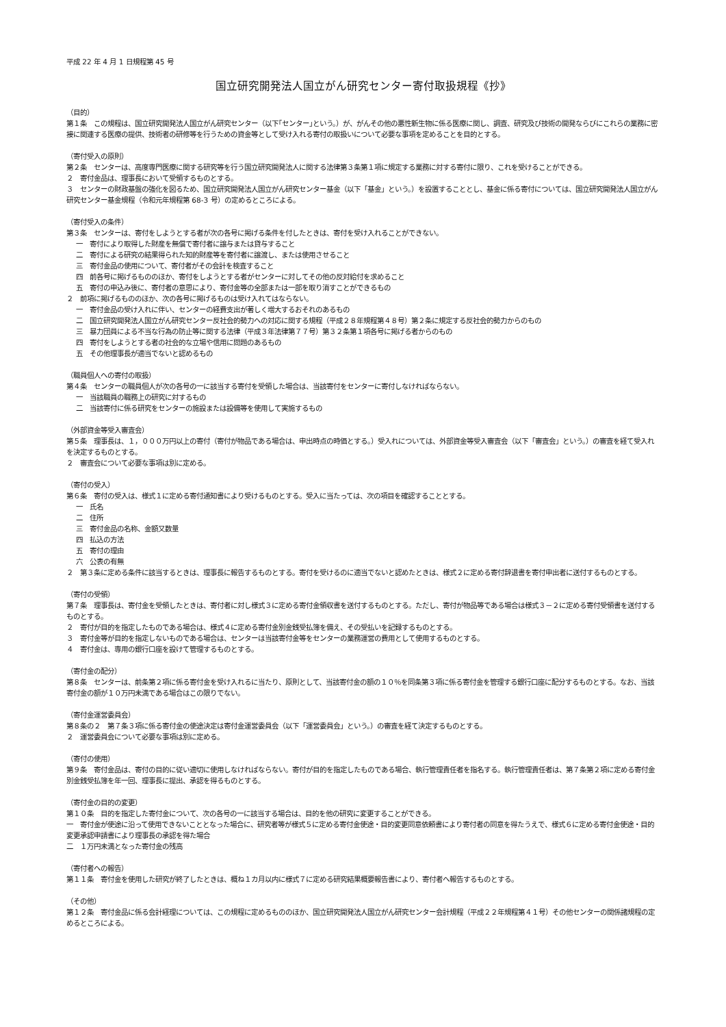平成 22 年 4 月 1 日規程第 45 号
国立研究開発法人国立がん研究センター寄付取扱規程《抄》
（目的）
第１条　この規程は、国立研究開発法人国立がん研究センター（以下｢センター｣という。）が、がんその他の悪性新生物に係る医療に関し、調査、研究及び技術の開発ならびにこれらの業務に密接に関連する医療の提供、技術者の研修等を行うための資金等として受け入れる寄付の取扱いについて必要な事項を定めることを目的とする。
（寄付受入の原則）
第２条　センターは、高度専門医療に関する研究等を行う国立研究開発法人に関する法律第３条第１項に規定する業務に対する寄付に限り、これを受けることができる。
２　寄付金品は、理事長において受領するものとする。
３　センターの財政基盤の強化を図るため、国立研究開発法人国立がん研究センター基金（以下「基金」という。）を設置することとし、基金に係る寄付については、国立研究開発法人国立がん研究センター基金規程（令和元年規程第 68-3 号）の定めるところによる。
（寄付受入の条件）
第３条　センターは、寄付をしようとする者が次の各号に掲げる条件を付したときは、寄付を受け入れることができない。
一　寄付により取得した財産を無償で寄付者に譲与または貸与すること
二　寄付による研究の結果得られた知的財産等を寄付者に譲渡し、または使用させること
三　寄付金品の使用について、寄付者がその会計を検査すること
四　前各号に掲げるもののほか、寄付をしようとする者がセンターに対してその他の反対給付を求めること
五　寄付の申込み後に、寄付者の意思により、寄付金等の全部または一部を取り消すことができるもの
２　前項に掲げるもののほか、次の各号に掲げるものは受け入れてはならない。
一　寄付金品の受け入れに伴い、センターの経費支出が著しく増大するおそれのあるもの
二　国立研究開発法人国立がん研究センター反社会的勢力への対応に関する規程（平成２８年規程第４８号）第２条に規定する反社会的勢力からのもの
三　暴力団員による不当な行為の防止等に関する法律（平成３年法律第７７号）第３２条第１項各号に掲げる者からのもの
四　寄付をしようとする者の社会的な立場や信用に問題のあるもの
五　その他理事長が適当でないと認めるもの
（職員個人への寄付の取扱）
第４条　センターの職員個人が次の各号の一に該当する寄付を受領した場合は、当該寄付をセンターに寄付しなければならない。
一　当該職員の職務上の研究に対するもの
二　当該寄付に係る研究をセンターの施設または設備等を使用して実施するもの
（外部資金等受入審査会）
第５条　理事長は、１，０００万円以上の寄付（寄付が物品である場合は、申出時点の時価とする。）受入れについては、外部資金等受入審査会（以下「審査会」という。）の審査を経て受入れを決定するものとする。
２　審査会について必要な事項は別に定める。
（寄付の受入）
第６条　寄付の受入は、様式１に定める寄付通知書により受けるものとする。受入に当たっては、次の項目を確認することとする。
一　氏名
二　住所
三　寄付金品の名称、金額又数量
四　払込の方法
五　寄付の理由
六　公表の有無
２　第３条に定める条件に該当するときは、理事長に報告するものとする。寄付を受けるのに適当でないと認めたときは、様式２に定める寄付辞退書を寄付申出者に送付するものとする。
（寄付の受領）
第７条　理事長は、寄付金を受領したときは、寄付者に対し様式３に定める寄付金領収書を送付するものとする。ただし、寄付が物品等である場合は様式３－２に定める寄付受領書を送付するものとする。
２　寄付が目的を指定したものである場合は、様式４に定める寄付金別金銭受払簿を備え、その受払いを記録するものとする。
３　寄付金等が目的を指定しないものである場合は、センターは当該寄付金等をセンターの業務運営の費用として使用するものとする。
４　寄付金は、専用の銀行口座を設けて管理するものとする。
（寄付金の配分）
第８条　センターは、前条第２項に係る寄付金を受け入れるに当たり、原則として、当該寄付金の額の１０％を同条第３項に係る寄付金を管理する銀行口座に配分するものとする。なお、当該寄付金の額が１０万円未満である場合はこの限りでない。
（寄付金運営委員会）
第８条の２　第７条３項に係る寄付金の使途決定は寄付金運営委員会（以下「運営委員会」という。）の審査を経て決定するものとする。
２　運営委員会について必要な事項は別に定める。
（寄付の使用）
第９条　寄付金品は、寄付の目的に従い適切に使用しなければならない。寄付が目的を指定したものである場合、執行管理責任者を指名する。執行管理責任者は、第７条第２項に定める寄付金別金銭受払簿を年一回、理事長に提出、承認を得るものとする。
（寄付金の目的の変更）
第１０条　目的を指定した寄付金について、次の各号の一に該当する場合は、目的を他の研究に変更することができる。
一　寄付金が使途に沿って使用できないこととなった場合に、研究者等が様式５に定める寄付金使途・目的変更同意依頼書により寄付者の同意を得たうえで、様式６に定める寄付金使途・目的変更承認申請書により理事長の承認を得た場合
二　１万円未満となった寄付金の残高
（寄付者への報告）
第１１条　寄付金を使用した研究が終了したときは、概ね１カ月以内に様式７に定める研究結果概要報告書により、寄付者へ報告するものとする。
（その他）
第１２条　寄付金品に係る会計経理については、この規程に定めるもののほか、国立研究開発法人国立がん研究センター会計規程（平成２２年規程第４１号）その他センターの関係諸規程の定めるところによる。